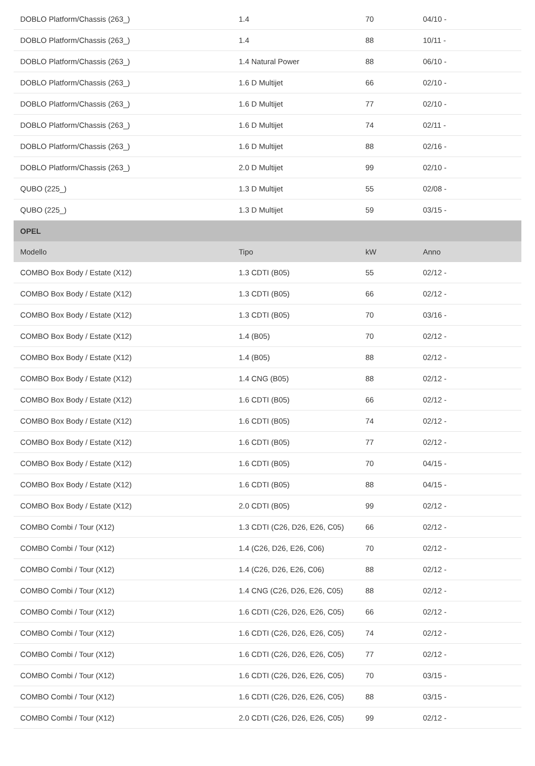| DOBLO Platform/Chassis (263_) | 1.4 | 70 | 04/10 - |
| DOBLO Platform/Chassis (263_) | 1.4 | 88 | 10/11 - |
| DOBLO Platform/Chassis (263_) | 1.4 Natural Power | 88 | 06/10 - |
| DOBLO Platform/Chassis (263_) | 1.6 D Multijet | 66 | 02/10 - |
| DOBLO Platform/Chassis (263_) | 1.6 D Multijet | 77 | 02/10 - |
| DOBLO Platform/Chassis (263_) | 1.6 D Multijet | 74 | 02/11 - |
| DOBLO Platform/Chassis (263_) | 1.6 D Multijet | 88 | 02/16 - |
| DOBLO Platform/Chassis (263_) | 2.0 D Multijet | 99 | 02/10 - |
| QUBO (225_) | 1.3 D Multijet | 55 | 02/08 - |
| QUBO (225_) | 1.3 D Multijet | 59 | 03/15 - |
| OPEL | | | |
| Modello | Tipo | kW | Anno |
| COMBO Box Body / Estate (X12) | 1.3 CDTI (B05) | 55 | 02/12 - |
| COMBO Box Body / Estate (X12) | 1.3 CDTI (B05) | 66 | 02/12 - |
| COMBO Box Body / Estate (X12) | 1.3 CDTI (B05) | 70 | 03/16 - |
| COMBO Box Body / Estate (X12) | 1.4 (B05) | 70 | 02/12 - |
| COMBO Box Body / Estate (X12) | 1.4 (B05) | 88 | 02/12 - |
| COMBO Box Body / Estate (X12) | 1.4 CNG (B05) | 88 | 02/12 - |
| COMBO Box Body / Estate (X12) | 1.6 CDTI (B05) | 66 | 02/12 - |
| COMBO Box Body / Estate (X12) | 1.6 CDTI (B05) | 74 | 02/12 - |
| COMBO Box Body / Estate (X12) | 1.6 CDTI (B05) | 77 | 02/12 - |
| COMBO Box Body / Estate (X12) | 1.6 CDTI (B05) | 70 | 04/15 - |
| COMBO Box Body / Estate (X12) | 1.6 CDTI (B05) | 88 | 04/15 - |
| COMBO Box Body / Estate (X12) | 2.0 CDTI (B05) | 99 | 02/12 - |
| COMBO Combi / Tour (X12) | 1.3 CDTI (C26, D26, E26, C05) | 66 | 02/12 - |
| COMBO Combi / Tour (X12) | 1.4 (C26, D26, E26, C06) | 70 | 02/12 - |
| COMBO Combi / Tour (X12) | 1.4 (C26, D26, E26, C06) | 88 | 02/12 - |
| COMBO Combi / Tour (X12) | 1.4 CNG (C26, D26, E26, C05) | 88 | 02/12 - |
| COMBO Combi / Tour (X12) | 1.6 CDTI (C26, D26, E26, C05) | 66 | 02/12 - |
| COMBO Combi / Tour (X12) | 1.6 CDTI (C26, D26, E26, C05) | 74 | 02/12 - |
| COMBO Combi / Tour (X12) | 1.6 CDTI (C26, D26, E26, C05) | 77 | 02/12 - |
| COMBO Combi / Tour (X12) | 1.6 CDTI (C26, D26, E26, C05) | 70 | 03/15 - |
| COMBO Combi / Tour (X12) | 1.6 CDTI (C26, D26, E26, C05) | 88 | 03/15 - |
| COMBO Combi / Tour (X12) | 2.0 CDTI (C26, D26, E26, C05) | 99 | 02/12 - |